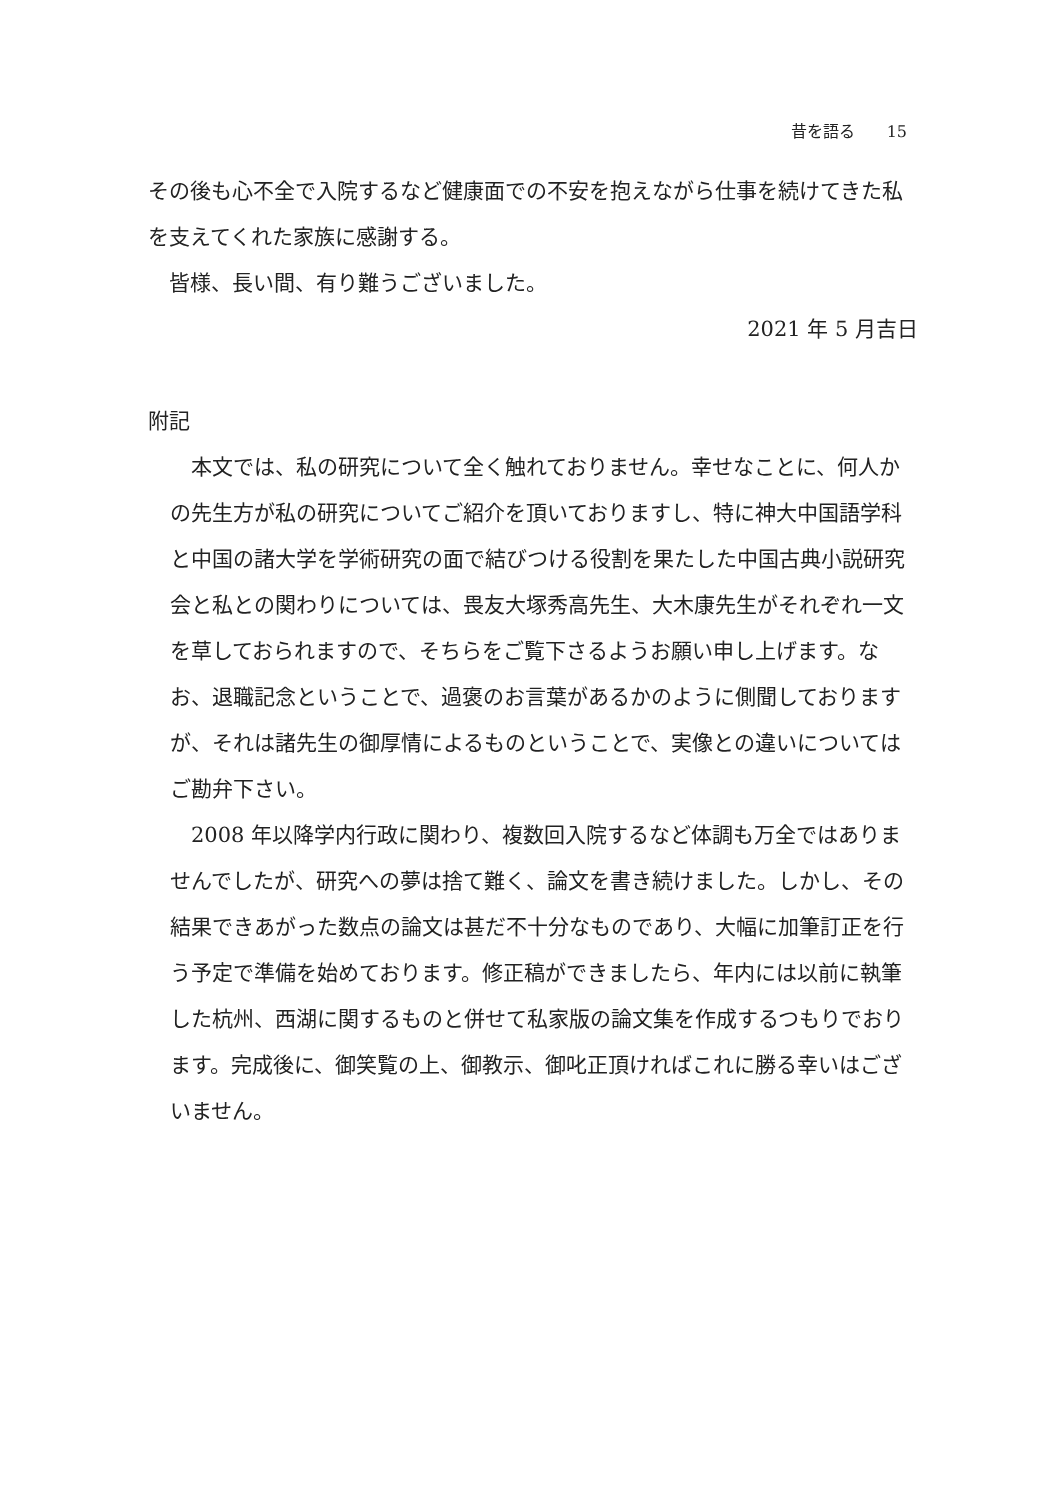昔を語る　　15
その後も心不全で入院するなど健康面での不安を抱えながら仕事を続けてきた私を支えてくれた家族に感謝する。
　皆様、長い間、有り難うございました。
2021 年 5 月吉日
附記
　本文では、私の研究について全く触れておりません。幸せなことに、何人かの先生方が私の研究についてご紹介を頂いておりますし、特に神大中国語学科と中国の諸大学を学術研究の面で結びつける役割を果たした中国古典小説研究会と私との関わりについては、畏友大塚秀高先生、大木康先生がそれぞれ一文を草しておられますので、そちらをご覧下さるようお願い申し上げます。なお、退職記念ということで、過褒のお言葉があるかのように側聞しておりますが、それは諸先生の御厚情によるものということで、実像との違いについてはご勘弁下さい。
　2008 年以降学内行政に関わり、複数回入院するなど体調も万全ではありませんでしたが、研究への夢は捨て難く、論文を書き続けました。しかし、その結果できあがった数点の論文は甚だ不十分なものであり、大幅に加筆訂正を行う予定で準備を始めております。修正稿ができましたら、年内には以前に執筆した杭州、西湖に関するものと併せて私家版の論文集を作成するつもりでおります。完成後に、御笑覧の上、御教示、御叱正頂ければこれに勝る幸いはございません。